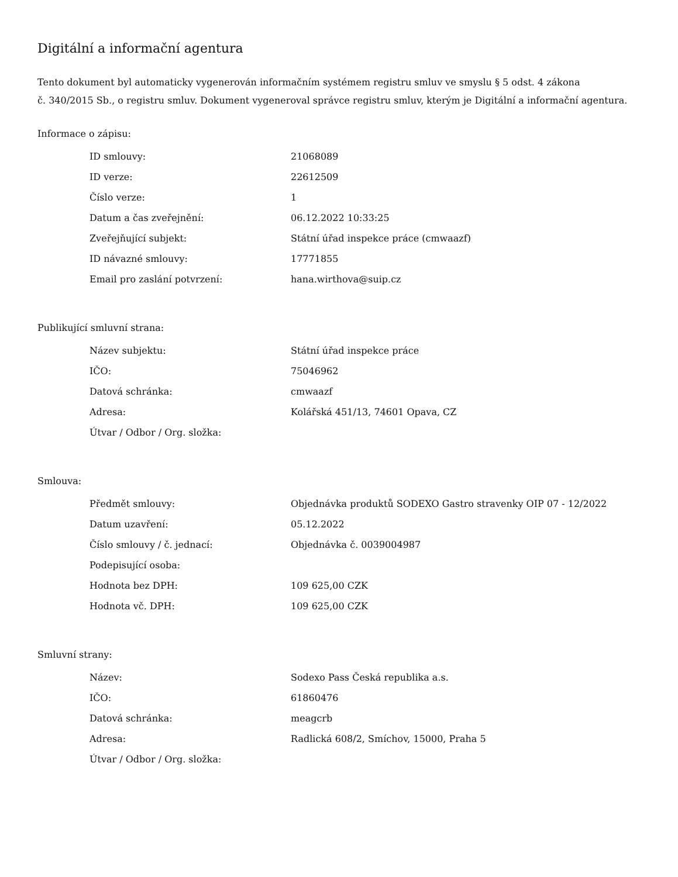Digitální a informační agentura
Tento dokument byl automaticky vygenerován informačním systémem registru smluv ve smyslu § 5 odst. 4 zákona
č. 340/2015 Sb., o registru smluv. Dokument vygeneroval správce registru smluv, kterým je Digitální a informační agentura.
Informace o zápisu:
| ID smlouvy: | 21068089 |
| ID verze: | 22612509 |
| Číslo verze: | 1 |
| Datum a čas zveřejnění: | 06.12.2022 10:33:25 |
| Zveřejňující subjekt: | Státní úřad inspekce práce (cmwaazf) |
| ID návazné smlouvy: | 17771855 |
| Email pro zaslání potvrzení: | hana.wirthova@suip.cz |
Publikující smluvní strana:
| Název subjektu: | Státní úřad inspekce práce |
| IČO: | 75046962 |
| Datová schránka: | cmwaazf |
| Adresa: | Kolářská 451/13, 74601 Opava, CZ |
| Útvar / Odbor / Org. složka: | |
Smlouva:
| Předmět smlouvy: | Objednávka produktů SODEXO Gastro stravenky OIP 07 - 12/2022 |
| Datum uzavření: | 05.12.2022 |
| Číslo smlouvy / č. jednací: | Objednávka č. 0039004987 |
| Podepisující osoba: | |
| Hodnota bez DPH: | 109 625,00 CZK |
| Hodnota vč. DPH: | 109 625,00 CZK |
Smluvní strany:
| Název: | Sodexo Pass Česká republika a.s. |
| IČO: | 61860476 |
| Datová schránka: | meagcrb |
| Adresa: | Radlická 608/2, Smíchov, 15000, Praha 5 |
| Útvar / Odbor / Org. složka: | |